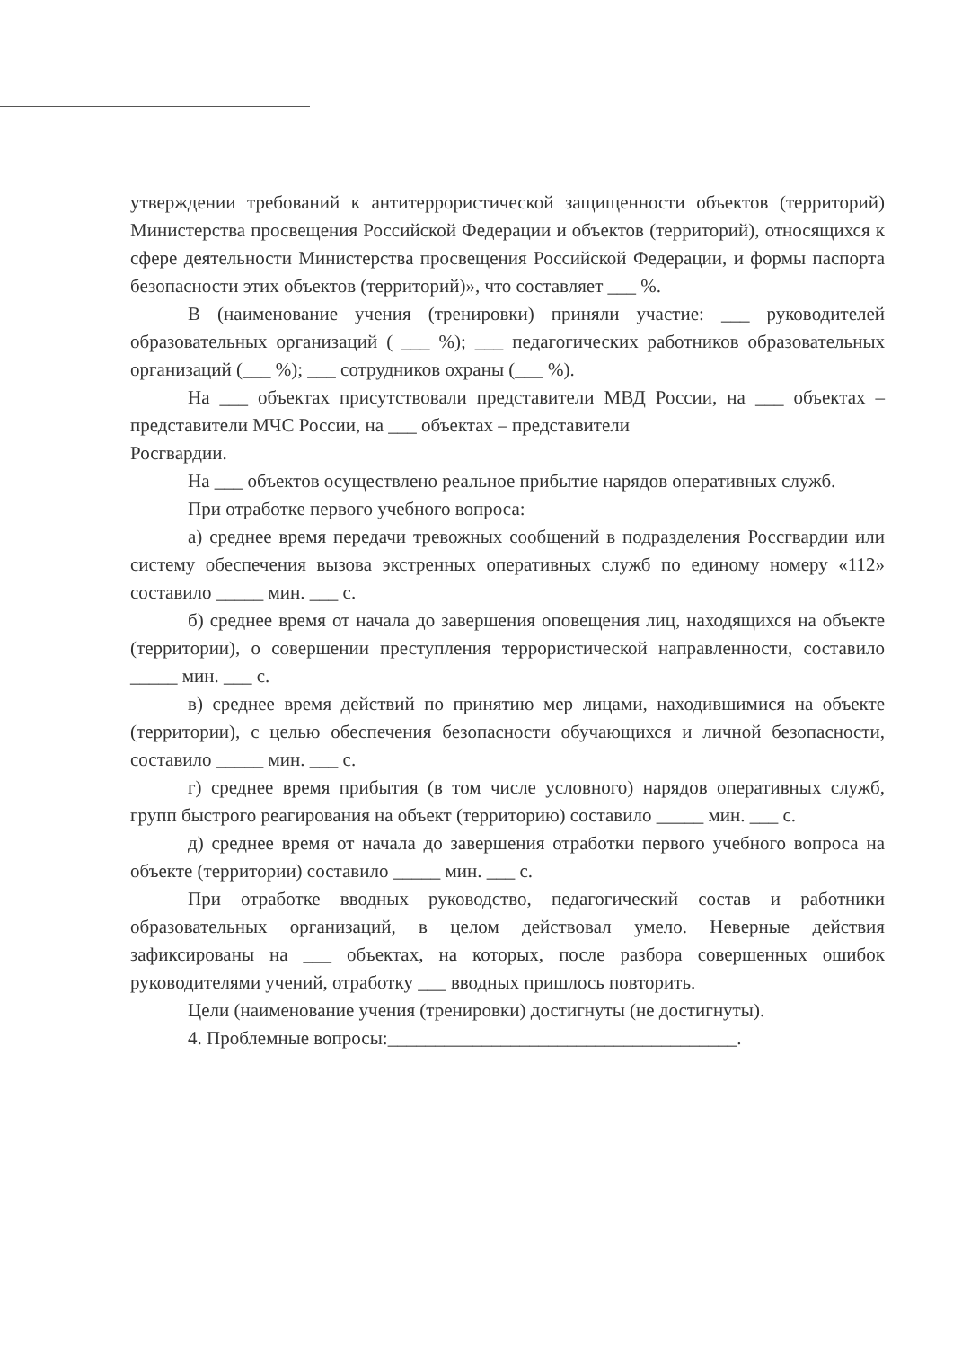утверждении требований к антитеррористической защищенности объектов (территорий) Министерства просвещения Российской Федерации и объектов (территорий), относящихся к сфере деятельности Министерства просвещения Российской Федерации, и формы паспорта безопасности этих объектов (территорий)», что составляет ___ %.
В (наименование учения (тренировки) приняли участие: ___ руководителей образовательных организаций ( ___ %); ___ педагогических работников образовательных организаций (___ %); ___ сотрудников охраны (___ %).
На ___ объектах присутствовали представители МВД России, на ___ объектах – представители МЧС России, на ___ объектах – представители
Росгвардии.
На ___ объектов осуществлено реальное прибытие нарядов оперативных служб.
При отработке первого учебного вопроса:
а) среднее время передачи тревожных сообщений в подразделения Росcгвардии или систему обеспечения вызова экстренных оперативных служб по единому номеру «112» составило _____ мин. ___ с.
б) среднее время от начала до завершения оповещения лиц, находящихся на объекте (территории), о совершении преступления террористической направленности, составило _____ мин. ___ с.
в) среднее время действий по принятию мер лицами, находившимися на объекте (территории), с целью обеспечения безопасности обучающихся и личной безопасности, составило _____ мин. ___ с.
г) среднее время прибытия (в том числе условного) нарядов оперативных служб, групп быстрого реагирования на объект (территорию) составило _____ мин. ___ с.
д) среднее время от начала до завершения отработки первого учебного вопроса на объекте (территории) составило _____ мин. ___ с.
При отработке вводных руководство, педагогический состав и работники образовательных организаций, в целом действовал умело. Неверные действия зафиксированы на ___ объектах, на которых, после разбора совершенных ошибок руководителями учений, отработку ___ вводных пришлось повторить.
Цели (наименование учения (тренировки) достигнуты (не достигнуты).
4. Проблемные вопросы:_____________________________________.